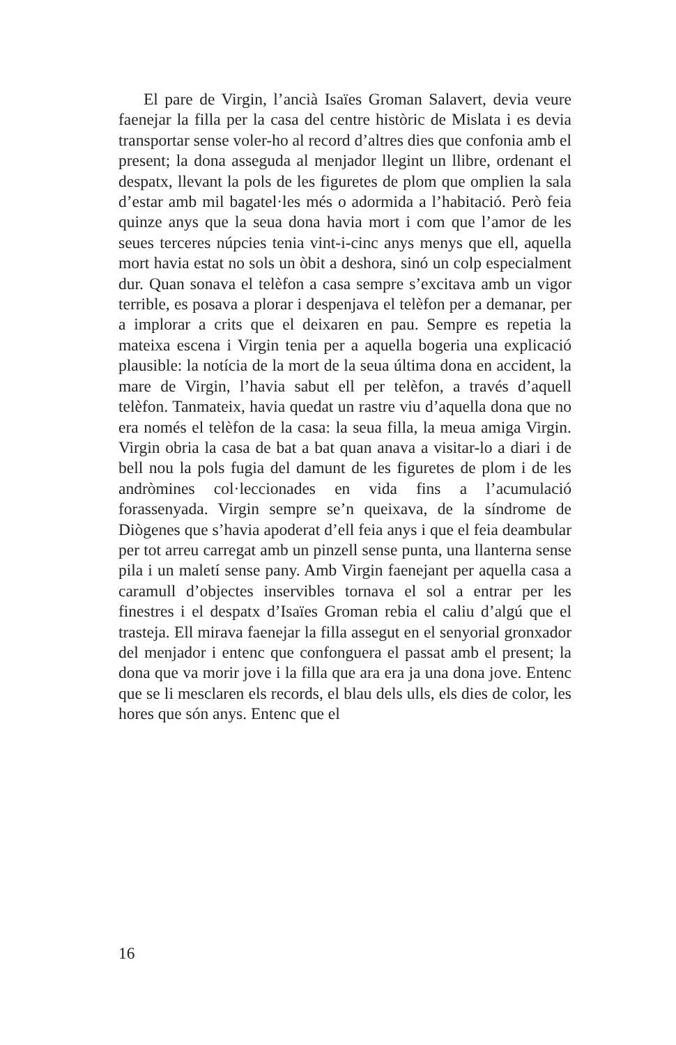El pare de Virgin, l’ancià Isaïes Groman Salavert, devia veure faenejar la filla per la casa del centre històric de Mislata i es devia transportar sense voler-ho al record d’altres dies que confonia amb el present; la dona asseguda al menjador llegint un llibre, ordenant el despatx, llevant la pols de les figuretes de plom que omplien la sala d’estar amb mil bagatel·les més o adormida a l’habitació. Però feia quinze anys que la seua dona havia mort i com que l’amor de les seues terceres núpcies tenia vint-i-cinc anys menys que ell, aquella mort havia estat no sols un òbit a deshora, sinó un colp especialment dur. Quan sonava el telèfon a casa sempre s’excitava amb un vigor terrible, es posava a plorar i despenjava el telèfon per a demanar, per a implorar a crits que el deixaren en pau. Sempre es repetia la mateixa escena i Virgin tenia per a aquella bogeria una explicació plausible: la notícia de la mort de la seua última dona en accident, la mare de Virgin, l’havia sabut ell per telèfon, a través d’aquell telèfon. Tanmateix, havia quedat un rastre viu d’aquella dona que no era només el telèfon de la casa: la seua filla, la meua amiga Virgin. Virgin obria la casa de bat a bat quan anava a visitar-lo a diari i de bell nou la pols fugia del damunt de les figuretes de plom i de les andròmines col·leccionades en vida fins a l’acumulació forassenyada. Virgin sempre se’n queixava, de la síndrome de Diògenes que s’havia apoderat d’ell feia anys i que el feia deambular per tot arreu carregat amb un pinzell sense punta, una llanterna sense pila i un maletí sense pany. Amb Virgin faenejant per aquella casa a caramull d’objectes inservibles tornava el sol a entrar per les finestres i el despatx d’Isaïes Groman rebia el caliu d’algú que el trasteja. Ell mirava faenejar la filla assegut en el senyorial gronxador del menjador i entenc que confonguera el passat amb el present; la dona que va morir jove i la filla que ara era ja una dona jove. Entenc que se li mesclaren els records, el blau dels ulls, els dies de color, les hores que són anys. Entenc que el
16